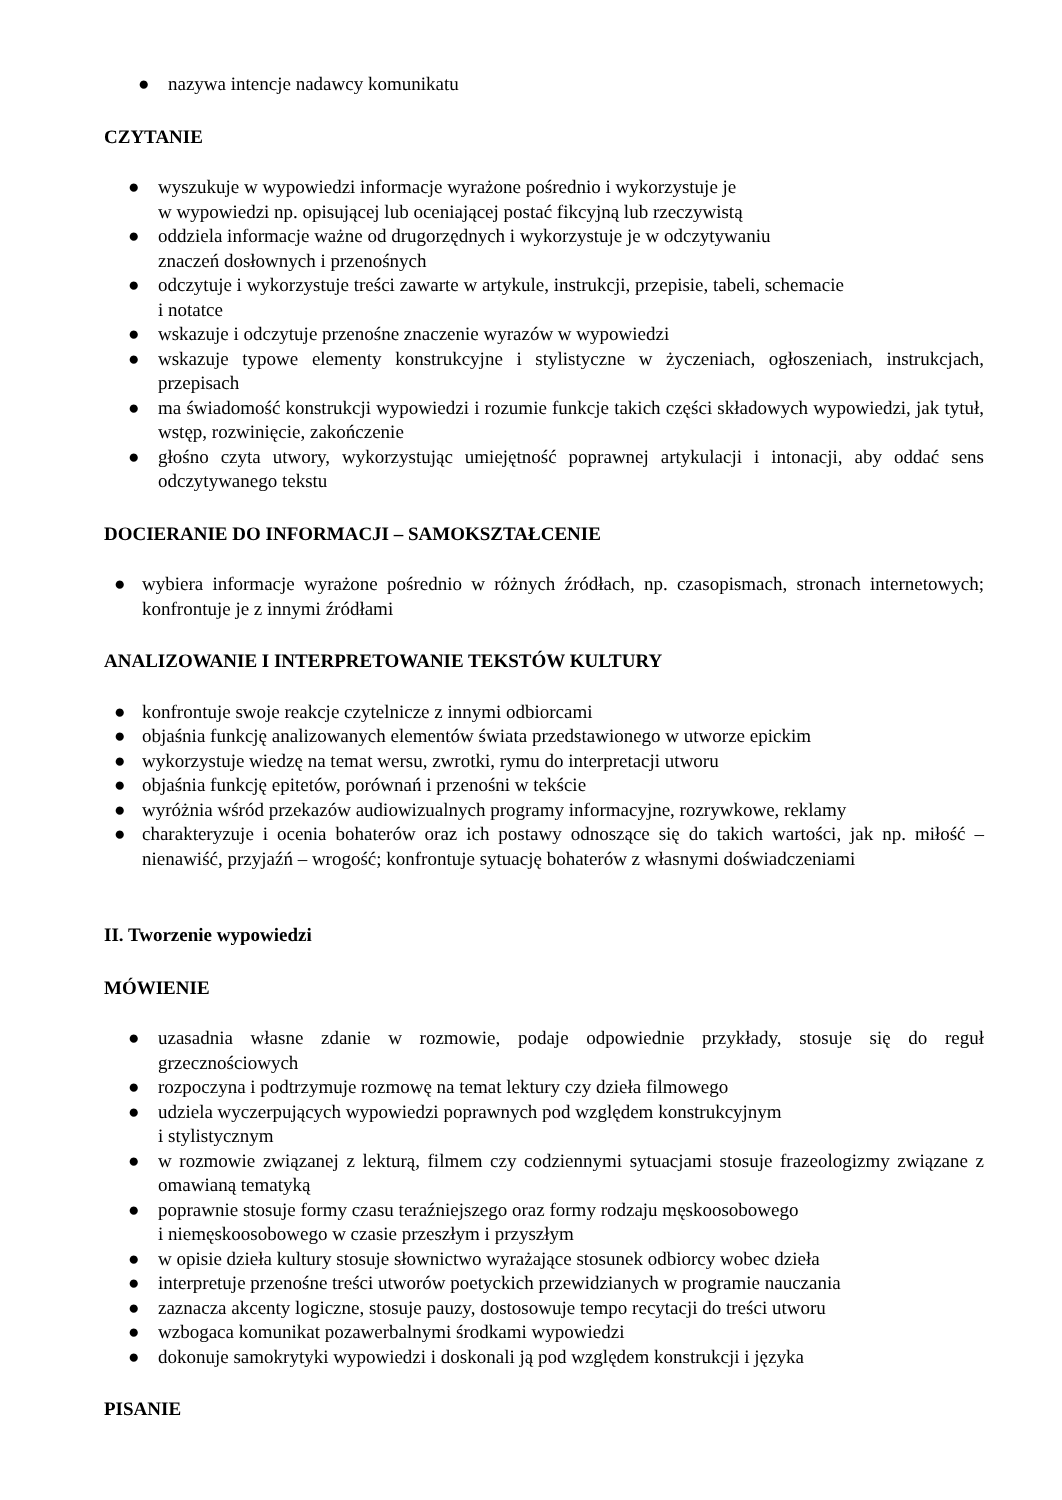● nazywa intencje nadawcy komunikatu
CZYTANIE
● wyszukuje w wypowiedzi informacje wyrażone pośrednio i wykorzystuje je
w wypowiedzi np. opisującej lub oceniającej postać fikcyjną lub rzeczywistą
● oddziela informacje ważne od drugorzędnych i wykorzystuje je w odczytywaniu
znaczeń dosłownych i przenośnych
● odczytuje i wykorzystuje treści zawarte w artykule, instrukcji, przepisie, tabeli, schemacie
i notatce
● wskazuje i odczytuje przenośne znaczenie wyrazów w wypowiedzi
● wskazuje typowe elementy konstrukcyjne i stylistyczne w życzeniach, ogłoszeniach, instrukcjach, przepisach
● ma świadomość konstrukcji wypowiedzi i rozumie funkcje takich części składowych wypowiedzi, jak tytuł, wstęp, rozwinięcie, zakończenie
● głośno czyta utwory, wykorzystując umiejętność poprawnej artykulacji i intonacji, aby oddać sens odczytywanego tekstu
DOCIERANIE DO INFORMACJI – SAMOKSZTAŁCENIE
● wybiera informacje wyrażone pośrednio w różnych źródłach, np. czasopismach, stronach internetowych; konfrontuje je z innymi źródłami
ANALIZOWANIE I INTERPRETOWANIE TEKSTÓW KULTURY
● konfrontuje swoje reakcje czytelnicze z innymi odbiorcami
● objaśnia funkcję analizowanych elementów świata przedstawionego w utworze epickim
● wykorzystuje wiedzę na temat wersu, zwrotki, rymu do interpretacji utworu
● objaśnia funkcję epitetów, porównań i przenośni w tekście
● wyróżnia wśród przekazów audiowizualnych programy informacyjne, rozrywkowe, reklamy
● charakteryzuje i ocenia bohaterów oraz ich postawy odnoszące się do takich wartości, jak np. miłość – nienawiść, przyjaźń – wrogość; konfrontuje sytuację bohaterów z własnymi doświadczeniami
II. Tworzenie wypowiedzi
MÓWIENIE
● uzasadnia własne zdanie w rozmowie, podaje odpowiednie przykłady, stosuje się do reguł grzecznościowych
● rozpoczyna i podtrzymuje rozmowę na temat lektury czy dzieła filmowego
● udziela wyczerpujących wypowiedzi poprawnych pod względem konstrukcyjnym
i stylistycznym
● w rozmowie związanej z lekturą, filmem czy codziennymi sytuacjami stosuje frazeologizmy związane z omawianą tematyką
● poprawnie stosuje formy czasu teraźniejszego oraz formy rodzaju męskoosobowego
i niemęskoosobowego w czasie przeszłym i przyszłym
● w opisie dzieła kultury stosuje słownictwo wyrażające stosunek odbiorcy wobec dzieła
● interpretuje przenośne treści utworów poetyckich przewidzianych w programie nauczania
● zaznacza akcenty logiczne, stosuje pauzy, dostosowuje tempo recytacji do treści utworu
● wzbogaca komunikat pozawerbalnymi środkami wypowiedzi
● dokonuje samokrytyki wypowiedzi i doskonali ją pod względem konstrukcji i języka
PISANIE